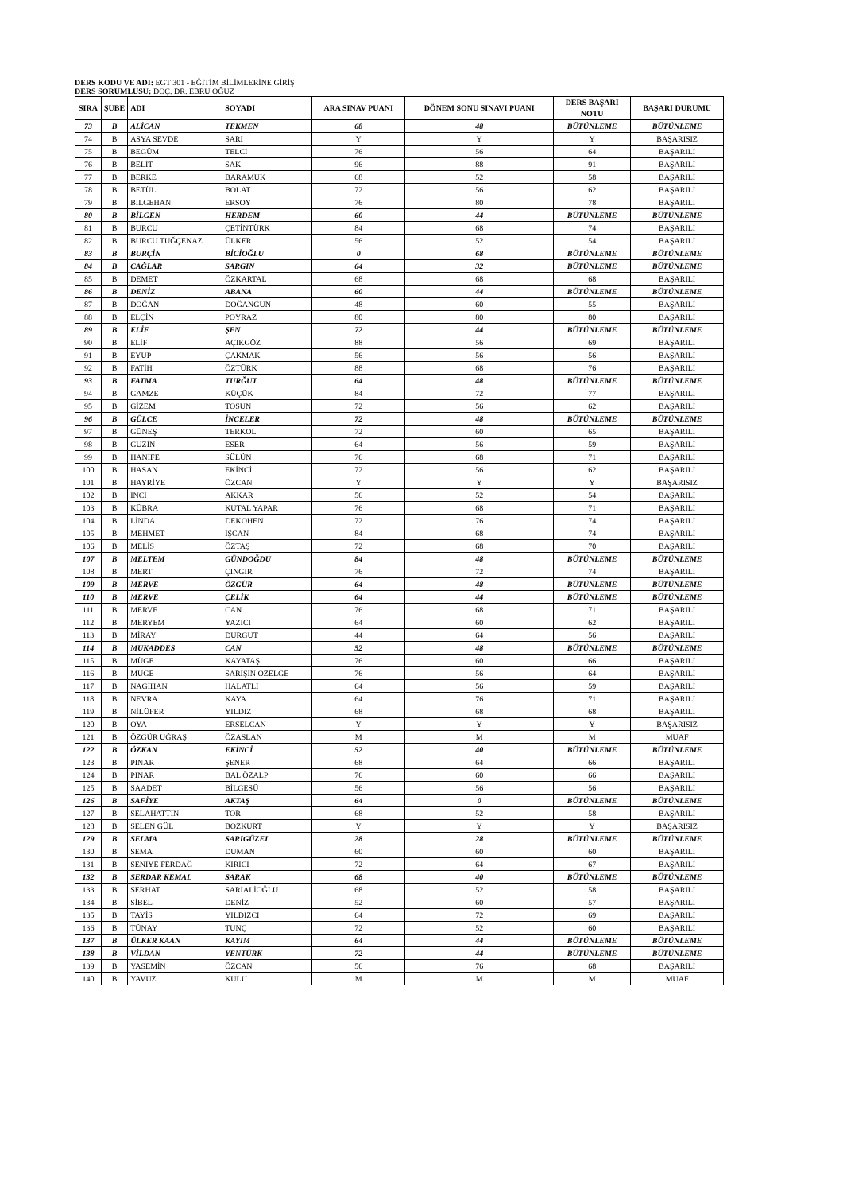DERS KODU VE ADI: EGT 301 - EĞİTİM BİLİMLERİNE GİRİŞ
DERS SORUMLUSU: DOÇ. DR. EBRU OĞUZ
| SIRA | ŞUBE | ADI | SOYADI | ARA SINAV PUANI | DÖNEM SONU SINAVI PUANI | DERS BAŞARI NOTU | BAŞARI DURUMU |
| --- | --- | --- | --- | --- | --- | --- | --- |
| 73 | B | ALİCAN | TEKMEN | 68 | 48 | BÜTÜNLEME | BÜTÜNLEME |
| 74 | B | ASYA SEVDE | SARI | Y | Y | Y | BAŞARISIZ |
| 75 | B | BEGÜM | TELCİ | 76 | 56 | 64 | BAŞARILI |
| 76 | B | BELİT | SAK | 96 | 88 | 91 | BAŞARILI |
| 77 | B | BERKE | BARAMUK | 68 | 52 | 58 | BAŞARILI |
| 78 | B | BETÜL | BOLAT | 72 | 56 | 62 | BAŞARILI |
| 79 | B | BİLGEHAN | ERSOY | 76 | 80 | 78 | BAŞARILI |
| 80 | B | BİLGEN | HERDEM | 60 | 44 | BÜTÜNLEME | BÜTÜNLEME |
| 81 | B | BURCU | ÇETİNTÜRK | 84 | 68 | 74 | BAŞARILI |
| 82 | B | BURCU TUĞÇENAZ | ÜLKER | 56 | 52 | 54 | BAŞARILI |
| 83 | B | BURÇİN | BİCİOĞLU | 0 | 68 | BÜTÜNLEME | BÜTÜNLEME |
| 84 | B | ÇAĞLAR | SARGIN | 64 | 32 | BÜTÜNLEME | BÜTÜNLEME |
| 85 | B | DEMET | ÖZKARTAL | 68 | 68 | 68 | BAŞARILI |
| 86 | B | DENİZ | ABANA | 60 | 44 | BÜTÜNLEME | BÜTÜNLEME |
| 87 | B | DOĞAN | DOĞANGÜN | 48 | 60 | 55 | BAŞARILI |
| 88 | B | ELÇİN | POYRAZ | 80 | 80 | 80 | BAŞARILI |
| 89 | B | ELİF | ŞEN | 72 | 44 | BÜTÜNLEME | BÜTÜNLEME |
| 90 | B | ELİF | AÇIKGÖZ | 88 | 56 | 69 | BAŞARILI |
| 91 | B | EYÜP | ÇAKMAK | 56 | 56 | 56 | BAŞARILI |
| 92 | B | FATİH | ÖZTÜRK | 88 | 68 | 76 | BAŞARILI |
| 93 | B | FATMA | TURĞUT | 64 | 48 | BÜTÜNLEME | BÜTÜNLEME |
| 94 | B | GAMZE | KÜÇÜK | 84 | 72 | 77 | BAŞARILI |
| 95 | B | GİZEM | TOSUN | 72 | 56 | 62 | BAŞARILI |
| 96 | B | GÜLCE | İNCELER | 72 | 48 | BÜTÜNLEME | BÜTÜNLEME |
| 97 | B | GÜNEŞ | TERKOL | 72 | 60 | 65 | BAŞARILI |
| 98 | B | GÜZİN | ESER | 64 | 56 | 59 | BAŞARILI |
| 99 | B | HANİFE | SÜLÜN | 76 | 68 | 71 | BAŞARILI |
| 100 | B | HASAN | EKİNCİ | 72 | 56 | 62 | BAŞARILI |
| 101 | B | HAYRİYE | ÖZCAN | Y | Y | Y | BAŞARISIZ |
| 102 | B | İNCİ | AKKAR | 56 | 52 | 54 | BAŞARILI |
| 103 | B | KÜBRA | KUTAL YAPAR | 76 | 68 | 71 | BAŞARILI |
| 104 | B | LİNDA | DEKOHEN | 72 | 76 | 74 | BAŞARILI |
| 105 | B | MEHMET | İŞCAN | 84 | 68 | 74 | BAŞARILI |
| 106 | B | MELİS | ÖZTAŞ | 72 | 68 | 70 | BAŞARILI |
| 107 | B | MELTEM | GÜNDOĞDU | 84 | 48 | BÜTÜNLEME | BÜTÜNLEME |
| 108 | B | MERT | ÇINGIR | 76 | 72 | 74 | BAŞARILI |
| 109 | B | MERVE | ÖZGÜR | 64 | 48 | BÜTÜNLEME | BÜTÜNLEME |
| 110 | B | MERVE | ÇELİK | 64 | 44 | BÜTÜNLEME | BÜTÜNLEME |
| 111 | B | MERVE | CAN | 76 | 68 | 71 | BAŞARILI |
| 112 | B | MERYEM | YAZICI | 64 | 60 | 62 | BAŞARILI |
| 113 | B | MİRAY | DURGUT | 44 | 64 | 56 | BAŞARILI |
| 114 | B | MUKADDES | CAN | 52 | 48 | BÜTÜNLEME | BÜTÜNLEME |
| 115 | B | MÜGE | KAYATAŞ | 76 | 60 | 66 | BAŞARILI |
| 116 | B | MÜGE | SARIŞIN ÖZELGE | 76 | 56 | 64 | BAŞARILI |
| 117 | B | NAGİHAN | HALATLI | 64 | 56 | 59 | BAŞARILI |
| 118 | B | NEVRA | KAYA | 64 | 76 | 71 | BAŞARILI |
| 119 | B | NİLÜFER | YILDIZ | 68 | 68 | 68 | BAŞARILI |
| 120 | B | OYA | ERSELCAN | Y | Y | Y | BAŞARISIZ |
| 121 | B | ÖZGÜR UĞRAŞ | ÖZASLAN | M | M | M | MUAF |
| 122 | B | ÖZKAN | EKİNCİ | 52 | 40 | BÜTÜNLEME | BÜTÜNLEME |
| 123 | B | PINAR | ŞENER | 68 | 64 | 66 | BAŞARILI |
| 124 | B | PINAR | BAL ÖZALP | 76 | 60 | 66 | BAŞARILI |
| 125 | B | SAADET | BİLGESÜ | 56 | 56 | 56 | BAŞARILI |
| 126 | B | SAFİYE | AKTAŞ | 64 | 0 | BÜTÜNLEME | BÜTÜNLEME |
| 127 | B | SELAHATTİN | TOR | 68 | 52 | 58 | BAŞARILI |
| 128 | B | SELEN GÜL | BOZKURT | Y | Y | Y | BAŞARISIZ |
| 129 | B | SELMA | SARIGÜZEL | 28 | 28 | BÜTÜNLEME | BÜTÜNLEME |
| 130 | B | SEMA | DUMAN | 60 | 60 | 60 | BAŞARILI |
| 131 | B | SENİYE FERDAĞ | KIRICI | 72 | 64 | 67 | BAŞARILI |
| 132 | B | SERDAR KEMAL | SARAK | 68 | 40 | BÜTÜNLEME | BÜTÜNLEME |
| 133 | B | SERHAT | SARIALİOĞLU | 68 | 52 | 58 | BAŞARILI |
| 134 | B | SİBEL | DENİZ | 52 | 60 | 57 | BAŞARILI |
| 135 | B | TAYİS | YILDIZCI | 64 | 72 | 69 | BAŞARILI |
| 136 | B | TÜNAY | TUNÇ | 72 | 52 | 60 | BAŞARILI |
| 137 | B | ÜLKER KAAN | KAYIM | 64 | 44 | BÜTÜNLEME | BÜTÜNLEME |
| 138 | B | VİLDAN | YENTÜRK | 72 | 44 | BÜTÜNLEME | BÜTÜNLEME |
| 139 | B | YASEMİN | ÖZCAN | 56 | 76 | 68 | BAŞARILI |
| 140 | B | YAVUZ | KULU | M | M | M | MUAF |